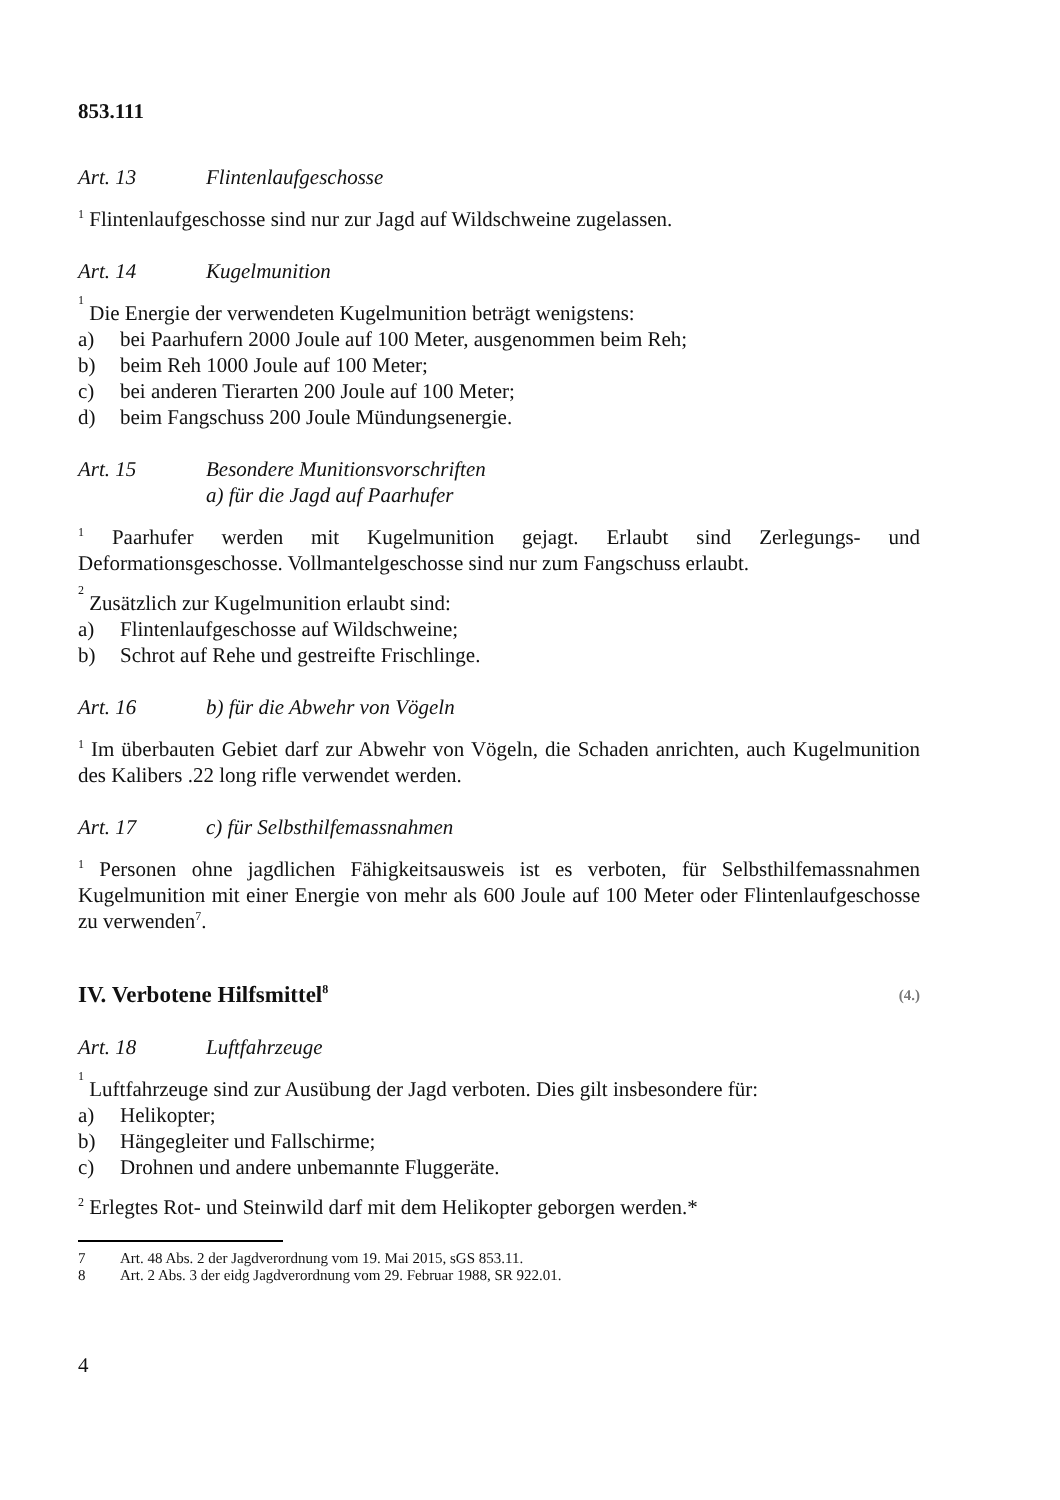853.111
Art. 13 Flintenlaufgeschosse
<sup>1</sup> Flintenlaufgeschosse sind nur zur Jagd auf Wildschweine zugelassen.
Art. 14 Kugelmunition
<sup>1</sup> Die Energie der verwendeten Kugelmunition beträgt wenigstens:
a) bei Paarhufern 2000 Joule auf 100 Meter, ausgenommen beim Reh;
b) beim Reh 1000 Joule auf 100 Meter;
c) bei anderen Tierarten 200 Joule auf 100 Meter;
d) beim Fangschuss 200 Joule Mündungsenergie.
Art. 15 Besondere Munitionsvorschriften
a) für die Jagd auf Paarhufer
<sup>1</sup> Paarhufer werden mit Kugelmunition gejagt. Erlaubt sind Zerlegungs- und Deformationsgeschosse. Vollmantelgeschosse sind nur zum Fangschuss erlaubt.
<sup>2</sup> Zusätzlich zur Kugelmunition erlaubt sind:
a) Flintenlaufgeschosse auf Wildschweine;
b) Schrot auf Rehe und gestreifte Frischlinge.
Art. 16 b) für die Abwehr von Vögeln
<sup>1</sup> Im überbauten Gebiet darf zur Abwehr von Vögeln, die Schaden anrichten, auch Kugelmunition des Kalibers .22 long rifle verwendet werden.
Art. 17 c) für Selbsthilfemassnahmen
<sup>1</sup> Personen ohne jagdlichen Fähigkeitsausweis ist es verboten, für Selbsthilfemassnahmen Kugelmunition mit einer Energie von mehr als 600 Joule auf 100 Meter oder Flintenlaufgeschosse zu verwenden<sup>7</sup>.
IV. Verbotene Hilfsmittel<sup>8</sup> (4.)
Art. 18 Luftfahrzeuge
<sup>1</sup> Luftfahrzeuge sind zur Ausübung der Jagd verboten. Dies gilt insbesondere für:
a) Helikopter;
b) Hängegleiter und Fallschirme;
c) Drohnen und andere unbemannte Fluggeräte.
<sup>2</sup> Erlegtes Rot- und Steinwild darf mit dem Helikopter geborgen werden.*
7 Art. 48 Abs. 2 der Jagdverordnung vom 19. Mai 2015, sGS 853.11.
8 Art. 2 Abs. 3 der eidg Jagdverordnung vom 29. Februar 1988, SR 922.01.
4